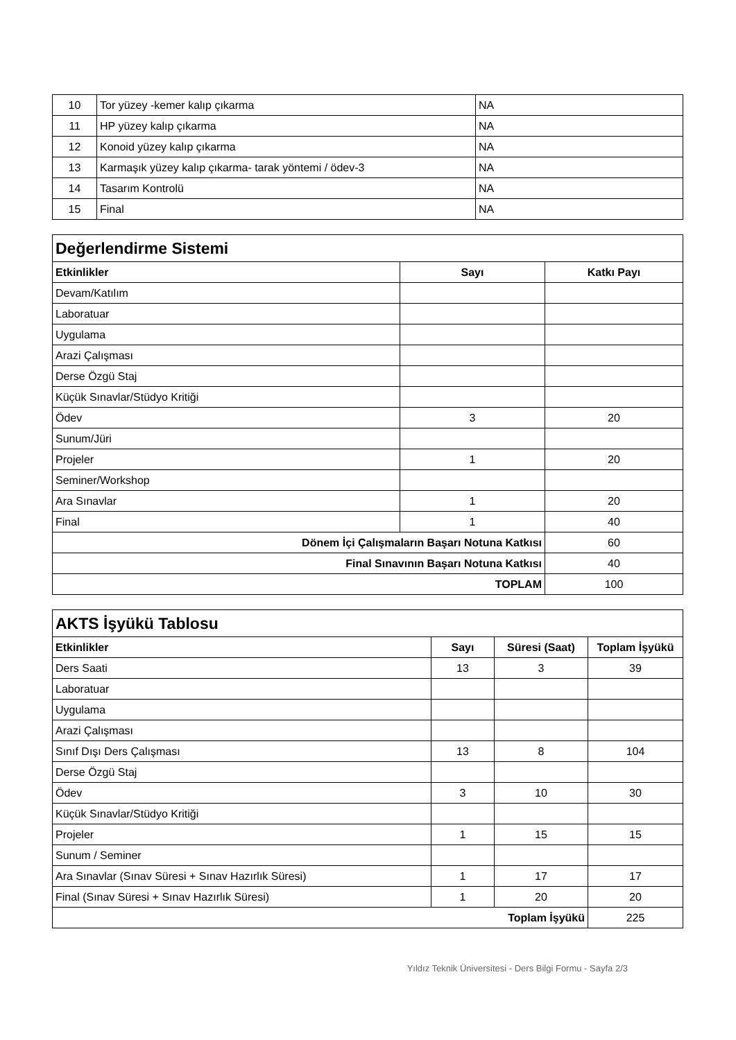| 10 | Tor yüzey -kemer kalıp çıkarma | NA |
| 11 | HP yüzey kalıp çıkarma | NA |
| 12 | Konoid yüzey kalıp çıkarma | NA |
| 13 | Karmaşık yüzey kalıp çıkarma- tarak yöntemi / ödev-3 | NA |
| 14 | Tasarım Kontrolü | NA |
| 15 | Final | NA |
| Değerlendirme Sistemi | | |
| Etkinlikler | Sayı | Katkı Payı |
| Devam/Katılım | | |
| Laboratuar | | |
| Uygulama | | |
| Arazi Çalışması | | |
| Derse Özgü Staj | | |
| Küçük Sınavlar/Stüdyo Kritiği | | |
| Ödev | 3 | 20 |
| Sunum/Jüri | | |
| Projeler | 1 | 20 |
| Seminer/Workshop | | |
| Ara Sınavlar | 1 | 20 |
| Final | 1 | 40 |
| Dönem İçi Çalışmaların Başarı Notuna Katkısı | | 60 |
| Final Sınavının Başarı Notuna Katkısı | | 40 |
| TOPLAM | | 100 |
| AKTS İşyükü Tablosu | | | |
| Etkinlikler | Sayı | Süresi (Saat) | Toplam İşyükü |
| Ders Saati | 13 | 3 | 39 |
| Laboratuar | | | |
| Uygulama | | | |
| Arazi Çalışması | | | |
| Sınıf Dışı Ders Çalışması | 13 | 8 | 104 |
| Derse Özgü Staj | | | |
| Ödev | 3 | 10 | 30 |
| Küçük Sınavlar/Stüdyo Kritiği | | | |
| Projeler | 1 | 15 | 15 |
| Sunum / Seminer | | | |
| Ara Sınavlar (Sınav Süresi + Sınav Hazırlık Süresi) | 1 | 17 | 17 |
| Final (Sınav Süresi + Sınav Hazırlık Süresi) | 1 | 20 | 20 |
| Toplam İşyükü | | | 225 |
Yıldız Teknik Üniversitesi - Ders Bilgi Formu - Sayfa 2/3